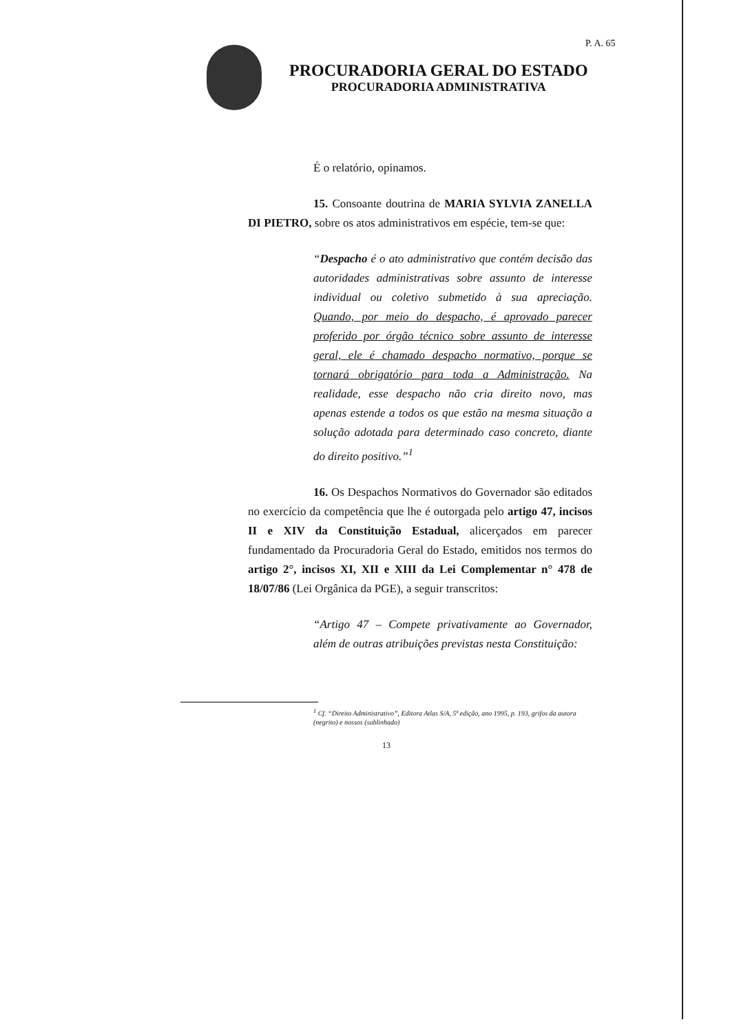P. A. 65
PROCURADORIA GERAL DO ESTADO
PROCURADORIA ADMINISTRATIVA
É o relatório, opinamos.
15. Consoante doutrina de MARIA SYLVIA ZANELLA DI PIETRO, sobre os atos administrativos em espécie, tem-se que:
“Despacho é o ato administrativo que contém decisão das autoridades administrativas sobre assunto de interesse individual ou coletivo submetido à sua apreciação. Quando, por meio do despacho, é aprovado parecer proferido por órgão técnico sobre assunto de interesse geral, ele é chamado despacho normativo, porque se tornará obrigatório para toda a Administração. Na realidade, esse despacho não cria direito novo, mas apenas estende a todos os que estão na mesma situação a solução adotada para determinado caso concreto, diante do direito positivo.”<sup>1</sup>
16. Os Despachos Normativos do Governador são editados no exercício da competência que lhe é outorgada pelo artigo 47, incisos II e XIV da Constituição Estadual, alicerçados em parecer fundamentado da Procuradoria Geral do Estado, emitidos nos termos do artigo 2°, incisos XI, XII e XIII da Lei Complementar n° 478 de 18/07/86 (Lei Orgânica da PGE), a seguir transcritos:
“Artigo 47 – Compete privativamente ao Governador, além de outras atribuições previstas nesta Constituição:
<sup>1</sup> Cf. “Direito Administrativo”, Editora Atlas S/A, 5ª edição, ano 1995, p. 193, grifos da autora (negrito) e nossos (sublinhado)
13